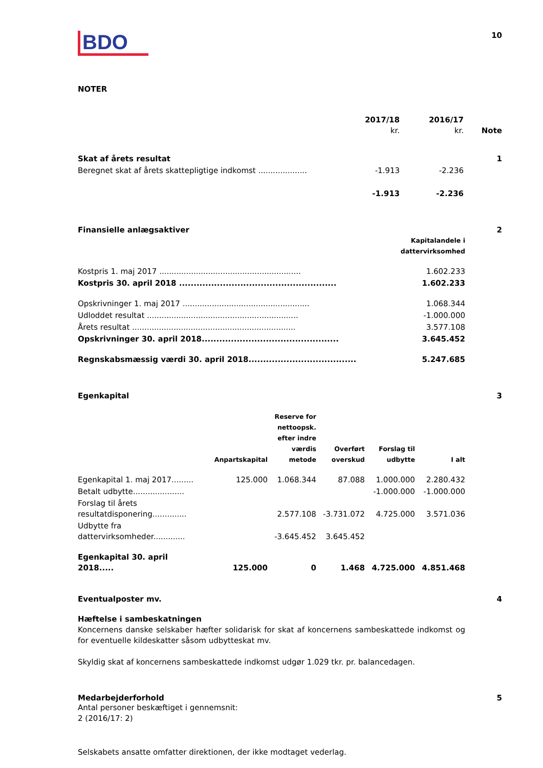BDO
10
NOTER
| | 2017/18 kr. | 2016/17 kr. | Note |
| --- | --- | --- | --- |
| Skat af årets resultat | | | 1 |
| Beregnet skat af årets skattepligtige indkomst .................... | -1.913 | -2.236 | |
| | -1.913 | -2.236 | |
Finansielle anlægsaktiver 2
| | Kapitalandele i dattervirksomhed |
| Kostpris 1. maj 2017 .......................................................... | 1.602.233 |
| Kostpris 30. april 2018 ...................................................... | 1.602.233 |
| Opskrivninger 1. maj 2017 .................................................... | 1.068.344 |
| Udloddet resultat .............................................................. | -1.000.000 |
| Årets resultat ................................................................... | 3.577.108 |
| Opskrivninger 30. april 2018............................................... | 3.645.452 |
| Regnskabsmæssig værdi 30. april 2018..................................... | 5.247.685 |
Egenkapital 3
| | Anpartskapital | Reserve for nettoopsk. efter indre værdis metode | Overført overskud | Forslag til udbytte | I alt |
| Egenkapital 1. maj 2017......... | 125.000 | 1.068.344 | 87.088 | 1.000.000 | 2.280.432 |
| Betalt udbytte..................... | | | | -1.000.000 | -1.000.000 |
| Forslag til årets resultatdisponering.............. | | 2.577.108 | -3.731.072 | 4.725.000 | 3.571.036 |
| Udbytte fra dattervirksomheder............. | | -3.645.452 | 3.645.452 | | |
| Egenkapital 30. april 2018..... | 125.000 | 0 | 1.468 | 4.725.000 | 4.851.468 |
Eventualposter mv. 4
Hæftelse i sambeskatningen
Koncernens danske selskaber hæfter solidarisk for skat af koncernens sambeskattede indkomst og for eventuelle kildeskatter såsom udbytteskat mv.
Skyldig skat af koncernens sambeskattede indkomst udgør 1.029 tkr. pr. balancedagen.
Medarbejderforhold 5
Antal personer beskæftiget i gennemsnit:
2 (2016/17: 2)
Selskabets ansatte omfatter direktionen, der ikke modtaget vederlag.